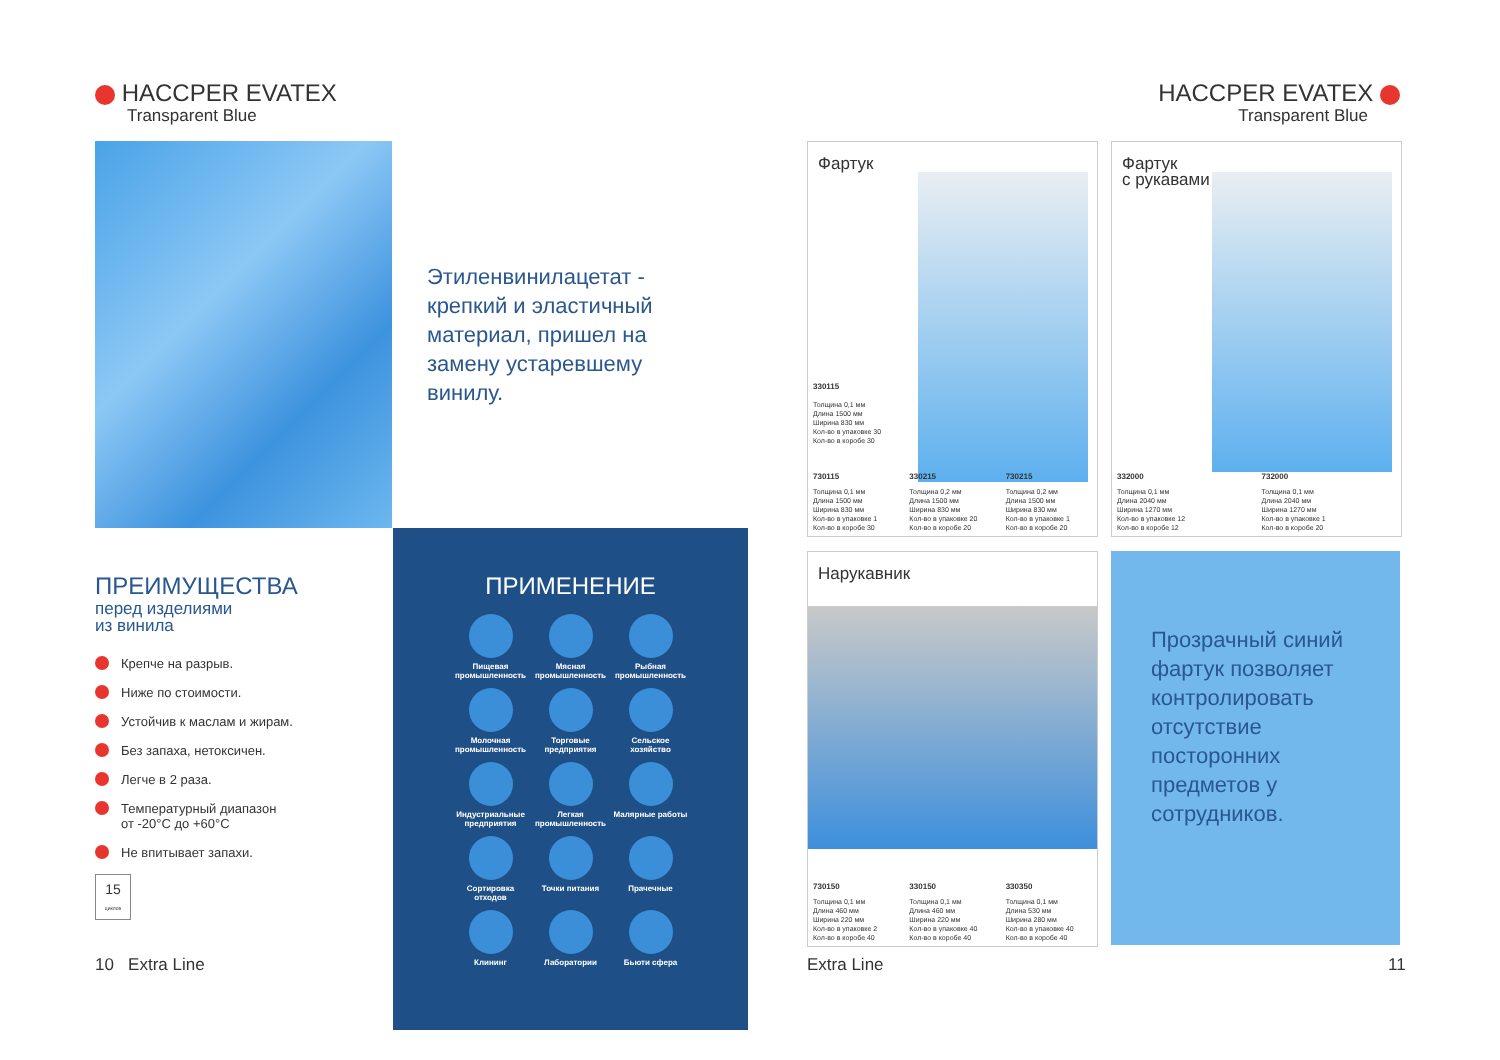HACCPER EVATEX
Transparent Blue
Этиленвинилацетат - крепкий и эластичный материал, пришел на замену устаревшему винилу.
ПРЕИМУЩЕСТВА
перед изделиями
из винила
Крепче на разрыв.
Ниже по стоимости.
Устойчив к маслам и жирам.
Без запаха, нетоксичен.
Легче в 2 раза.
Температурный диапазон
от -20°C до +60°C
Не впитывает запахи.
15
циклов
ПРИМЕНЕНИЕ
Пищевая промышленность
Мясная промышленность
Рыбная промышленность
Молочная промышленность
Торговые предприятия
Сельское хозяйство
Индустриальные предприятия
Легкая промышленность
Малярные работы
Сортировка отходов
Точки питания
Прачечные
Клининг
Лаборатории
Бьюти сфера
10 Extra Line
HACCPER EVATEX
Transparent Blue
Фартук
330115
Толщина 0,1 мм
Длина 1500 мм
Ширина 830 мм
Кол-во в упаковке 30
Кол-во в коробе 30
730115
Толщина 0,1 мм
Длина 1500 мм
Ширина 830 мм
Кол-во в упаковке 1
Кол-во в коробе 30
330215
Толщина 0,2 мм
Длина 1500 мм
Ширина 830 мм
Кол-во в упаковке 20
Кол-во в коробе 20
730215
Толщина 0,2 мм
Длина 1500 мм
Ширина 830 мм
Кол-во в упаковке 1
Кол-во в коробе 20
Фартук
с рукавами
332000
Толщина 0,1 мм
Длина 2040 мм
Ширина 1270 мм
Кол-во в упаковке 12
Кол-во в коробе 12
732000
Толщина 0,1 мм
Длина 2040 мм
Ширина 1270 мм
Кол-во в упаковке 1
Кол-во в коробе 20
Нарукавник
730150
Толщина 0,1 мм
Длина 460 мм
Ширина 220 мм
Кол-во в упаковке 2
Кол-во в коробе 40
330150
Толщина 0,1 мм
Длина 460 мм
Ширина 220 мм
Кол-во в упаковке 40
Кол-во в коробе 40
330350
Толщина 0,1 мм
Длина 530 мм
Ширина 280 мм
Кол-во в упаковке 40
Кол-во в коробе 40
Прозрачный синий фартук позволяет контролировать отсутствие посторонних предметов у сотрудников.
Extra Line 11